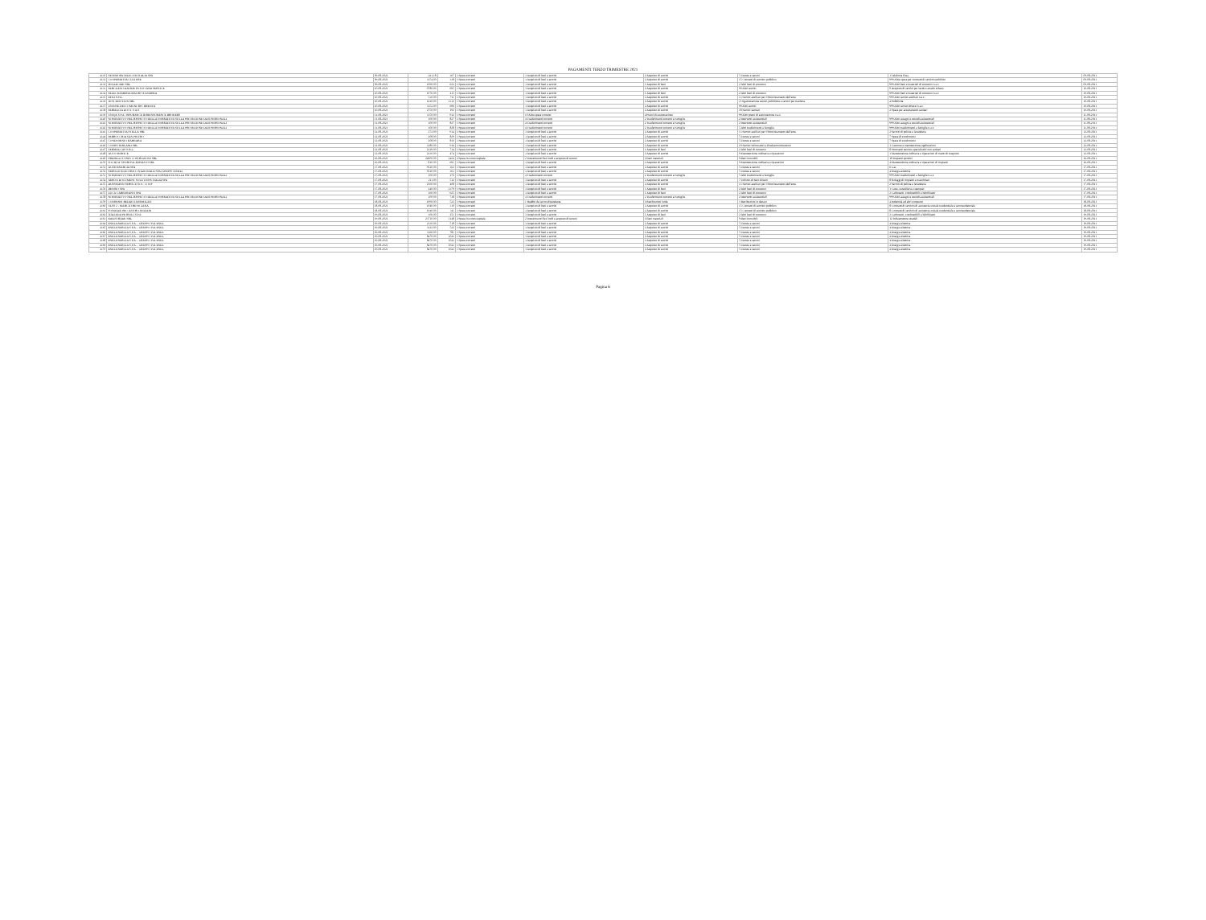PAGAMENTI TERZO TRIMESTRE 2021
| 4130 | SETEMOPA TELECOM ITALIA SPA | 09-08-2021 | 411,18 | 367 | 1 Spese correnti | 3 Acquisto di beni e servizi | 2 Acquisto di servizi | 5 Utenze e canoni | 1 Telefonia fissa | 09-08-2021 |
| 4131 | COOPERATIVA CULTURE | 09-08-2021 | 1154,00 | 338 | 1 Spese correnti | 3 Acquisto di beni e servizi | 2 Acquisto di servizi | 15 Contratti di servizio pubblico | 999 Altre spese per contratti di servizio pubblico | 09-08-2021 |
| 4132 | BOLLEGIDE SRL | 09-08-2021 | 1090,00 | 623 | 1 Spese correnti | 3 Acquisto di beni e servizi | 1 Acquisto di beni | 2 Altri beni di consumo | 999 Altri beni e materiali di consumo n.a.c. | 09-08-2021 |
| 4133 | FARGLANO DAVIDE PUNTO AND SERVICE | 10-08-2021 | 9780,00 | 695 | 1 Spese correnti | 3 Acquisto di beni e servizi | 2 Acquisto di servizi | 99 Altri servizi | 9 Acquisto di servizi per verde e arredo urbano | 10-08-2021 |
| 4134 | FALEGNAMERIA MAURO E ANDREA | 10-08-2021 | 1076,00 | 415 | 1 Spese correnti | 3 Acquisto di beni e servizi | 1 Acquisto di beni | 2 Altri beni di consumo | 999 Altri beni e materiali di consumo n.a.c. | 10-08-2021 |
| 4135 | MOD S.P.A. | 10-08-2021 | 530,00 | 711 | 1 Spese correnti | 3 Acquisto di beni e servizi | 2 Acquisto di servizi | 13 Servizi ausiliari per il funzionamento dell'ente | 999 Altri servizi ausiliari n.a.c. | 10-08-2021 |
| 4136 | JUST EMOTION SRL | 10-08-2021 | 1410,00 | 1312 | 1 Spese correnti | 3 Acquisto di beni e servizi | 2 Acquisto di servizi | 2 Organizzazione eventi, pubblicità e servizi per trasferta | 4 Pubblicità | 10-08-2021 |
| 4137 | UNIONE DEI COMUNI RIV. BRENTA | 10-08-2021 | 1152,00 | 696 | 1 Spese correnti | 3 Acquisto di beni e servizi | 2 Acquisto di servizi | 99 Altri servizi | 999 Altri servizi diversi n.a.c. | 10-08-2021 |
| 4138 | FARMACIA DOTT. S.A.S. | 10-08-2021 | 2750,00 | 192 | 1 Spese correnti | 3 Acquisto di beni e servizi | 2 Acquisto di servizi | 18 Servizi sanitari | 2 Spese per accertamenti sanitari | 10-08-2021 |
| 4139 | UNIQA S.P.A. INSURANCE & REINSURANCE BROKERS | 11-08-2021 | 1150,00 | 912 | 1 Spese correnti | 10 Altre spese correnti | 4 Premi di assicurazione | 99 Altri premi di assicurazione n.a.c. | | 11-08-2021 |
| 4140 | NOMINATIVO NEL RISPETTO DELLA NORMATIVA SULLA PROTEZIONE DATI PERSONALI | 11-08-2021 | 100,00 | 827 | 1 Spese correnti | 4 Trasferimenti correnti | 2 Trasferimenti correnti a Famiglie | 2 Interventi assistenziali | 999 Altri assegni e sussidi assistenziali | 11-08-2021 |
| 4141 | NOMINATIVO NEL RISPETTO DELLA NORMATIVA SULLA PROTEZIONE DATI PERSONALI | 11-08-2021 | 100,00 | 827 | 1 Spese correnti | 4 Trasferimenti correnti | 2 Trasferimenti correnti a Famiglie | 2 Interventi assistenziali | 999 Altri assegni e sussidi assistenziali | 11-08-2021 |
| 4142 | NOMINATIVO NEL RISPETTO DELLA NORMATIVA SULLA PROTEZIONE DATI PERSONALI | 11-08-2021 | 100,00 | 828 | 1 Spese correnti | 4 Trasferimenti correnti | 2 Trasferimenti correnti a Famiglie | 5 Altri trasferimenti a famiglie | 999 Altri trasferimenti a famiglie n.a.c. | 11-08-2021 |
| 4143 | COOPERATIVA STELLA SRL | 12-08-2021 | 272,00 | 914 | 1 Spese correnti | 3 Acquisto di beni e servizi | 2 Acquisto di servizi | 13 Servizi ausiliari per il funzionamento dell'ente | 2 Servizi di pulizia e lavanderia | 12-08-2021 |
| 4144 | PARROCCHIA SAN PIETRO | 12-08-2021 | 208,00 | 829 | 1 Spese correnti | 3 Acquisto di beni e servizi | 2 Acquisto di servizi | 5 Utenze e canoni | 7 Spese di condominio | 12-08-2021 |
| 4145 | CONDOMINIO BARBARA | 12-08-2021 | 208,00 | 830 | 1 Spese correnti | 3 Acquisto di beni e servizi | 2 Acquisto di servizi | 5 Utenze e canoni | 7 Spese di condominio | 12-08-2021 |
| 4146 | COMPUTERLAND SRL | 12-08-2021 | 1180,00 | 916 | 1 Spese correnti | 3 Acquisto di beni e servizi | 2 Acquisto di servizi | 19 Servizi informatici e di telecomunicazioni | 1 Gestione e manutenzione applicazioni | 12-08-2021 |
| 4147 | TERMALGAS S.R.L. | 12-08-2021 | 2329,00 | 714 | 1 Spese correnti | 3 Acquisto di beni e servizi | 1 Acquisto di beni | 2 Altri beni di consumo | 8 Strumenti tecnico-specialistici non sanitari | 12-08-2021 |
| 4148 | AUTO SERVICE | 12-08-2021 | 2130,00 | 474 | 1 Spese correnti | 3 Acquisto di beni e servizi | 2 Acquisto di servizi | 9 Manutenzione ordinaria e riparazioni | 1 Manutenzione ordinaria e riparazioni di mezzi di trasporto | 12-08-2021 |
| 4149 | FRATELLI TONIN COSTRUZIONI SRL | 16-08-2021 | 24000,00 | 1424 | 2 Spese in conto capitale | 2 Investimenti fissi lordi e acquisto di terreni | 1 Beni materiali | 9 Beni immobili | 18 Impianti sportivi | 16-08-2021 |
| 4150 | SOCIETA' SPORTIVA IMPIANTI SRL | 16-08-2021 | 810,00 | 691 | 1 Spese correnti | 3 Acquisto di beni e servizi | 2 Acquisto di servizi | 9 Manutenzione ordinaria e riparazioni | 4 Manutenzione ordinaria e riparazioni di impianti | 16-08-2021 |
| 4151 | AGSM ENERGIA SPA | 17-08-2021 | 9520,00 | 362 | 1 Spese correnti | 3 Acquisto di beni e servizi | 2 Acquisto di servizi | 5 Utenze e canoni | 6 Gas | 17-08-2021 |
| 4152 | SERVIZIO ELETTRICO NAZIONALE SPA (GRUPPO ENEL) | 17-08-2021 | 9520,00 | 363 | 1 Spese correnti | 3 Acquisto di beni e servizi | 2 Acquisto di servizi | 5 Utenze e canoni | 4 Energia elettrica | 17-08-2021 |
| 4153 | NOMINATIVO NEL RISPETTO DELLA NORMATIVA SULLA PROTEZIONE DATI PERSONALI | 17-08-2021 | 100,00 | 276 | 1 Spese correnti | 4 Trasferimenti correnti | 2 Trasferimenti correnti a Famiglie | 5 Altri trasferimenti a famiglie | 999 Altri trasferimenti a famiglie n.a.c. | 17-08-2021 |
| 4154 | XEROX DOCUMENT SOLUTIONS ITALIA SPA | 17-08-2021 | 211,00 | 512 | 1 Spese correnti | 3 Acquisto di beni e servizi | 2 Acquisto di servizi | 7 Utilizzo di beni di terzi | 8 Noleggi di impianti e macchinari | 17-08-2021 |
| 4155 | DUSSMANN SERVICE SOC. COOP | 17-08-2021 | 2560,00 | 408 | 1 Spese correnti | 3 Acquisto di beni e servizi | 2 Acquisto di servizi | 13 Servizi ausiliari per il funzionamento dell'ente | 2 Servizi di pulizia e lavanderia | 17-08-2021 |
| 4156 | BENINO SPA | 17-08-2021 | 240,00 | 1379 | 1 Spese correnti | 3 Acquisto di beni e servizi | 1 Acquisto di beni | 2 Altri beni di consumo | 1 Carta, cancelleria e stampati | 17-08-2021 |
| 4157 | LUCA CARBURANTI SPA | 17-08-2021 | 160,00 | 625 | 1 Spese correnti | 3 Acquisto di beni e servizi | 1 Acquisto di beni | 2 Altri beni di consumo | 2 Carburanti, combustibili e lubrificanti | 17-08-2021 |
| 4158 | NOMINATIVO NEL RISPETTO DELLA NORMATIVA SULLA PROTEZIONE DATI PERSONALI | 17-08-2021 | 100,00 | 718 | 1 Spese correnti | 4 Trasferimenti correnti | 2 Trasferimenti correnti a Famiglie | 2 Interventi assistenziali | 999 Altri assegni e sussidi assistenziali | 17-08-2021 |
| 4159 | COMPENSI REDDITI ASSIMILATI | 18-08-2021 | 1090,00 | 522 | 1 Spese correnti | 1 Redditi da lavoro dipendente | 1 Retribuzioni lorde | 1 Retribuzioni in denaro | 4 Indennità ed altri compensi | 18-08-2021 |
| 4160 | ULSS 2 - MARCA TREVIGIANA | 18-08-2021 | 1040,00 | 310 | 1 Spese correnti | 3 Acquisto di beni e servizi | 2 Acquisto di servizi | 15 Contratti di servizio pubblico | 8 Contratti di servizio di assistenza sociale residenziale e semiresidenziale | 18-08-2021 |
| 4161 | FONDAZIONE CENTRO ANZIANI | 18-08-2021 | 1040,00 | 311 | 1 Spese correnti | 3 Acquisto di beni e servizi | 2 Acquisto di servizi | 15 Contratti di servizio pubblico | 8 Contratti di servizio di assistenza sociale residenziale e semiresidenziale | 18-08-2021 |
| 4162 | ITALIANA PETROLI S.P.A. | 19-08-2021 | 306,00 | 251 | 1 Spese correnti | 3 Acquisto di beni e servizi | 1 Acquisto di beni | 2 Altri beni di consumo | 2 Carburanti, combustibili e lubrificanti | 19-08-2021 |
| 4163 | EDILSTRADE SRL | 19-08-2021 | 23710,00 | 1148 | 2 Spese in conto capitale | 2 Investimenti fissi lordi e acquisto di terreni | 1 Beni materiali | 9 Beni immobili | 12 Infrastrutture stradali | 19-08-2021 |
| 4164 | ENEL ENERGIA S.P.A. - GRUPPO IVA ENEL | 19-08-2021 | 2130,00 | 518 | 1 Spese correnti | 3 Acquisto di beni e servizi | 2 Acquisto di servizi | 5 Utenze e canoni | 4 Energia elettrica | 19-08-2021 |
| 4165 | ENEL ENERGIA S.P.A. - GRUPPO IVA ENEL | 19-08-2021 | 3122,00 | 522 | 1 Spese correnti | 3 Acquisto di beni e servizi | 2 Acquisto di servizi | 5 Utenze e canoni | 4 Energia elettrica | 19-08-2021 |
| 4166 | ENEL ENERGIA S.P.A. - GRUPPO IVA ENEL | 19-08-2021 | 1160,00 | 781 | 1 Spese correnti | 3 Acquisto di beni e servizi | 2 Acquisto di servizi | 5 Utenze e canoni | 4 Energia elettrica | 19-08-2021 |
| 4167 | ENEL ENERGIA S.P.A. - GRUPPO IVA ENEL | 19-08-2021 | 8470,00 | 1043 | 1 Spese correnti | 3 Acquisto di beni e servizi | 2 Acquisto di servizi | 5 Utenze e canoni | 4 Energia elettrica | 19-08-2021 |
| 4168 | ENEL ENERGIA S.P.A. - GRUPPO IVA ENEL | 19-08-2021 | 8470,00 | 1043 | 1 Spese correnti | 3 Acquisto di beni e servizi | 2 Acquisto di servizi | 5 Utenze e canoni | 4 Energia elettrica | 19-08-2021 |
| 4169 | ENEL ENERGIA S.P.A. - GRUPPO IVA ENEL | 19-08-2021 | 8470,00 | 1043 | 1 Spese correnti | 3 Acquisto di beni e servizi | 2 Acquisto di servizi | 5 Utenze e canoni | 4 Energia elettrica | 19-08-2021 |
| 4170 | ENEL ENERGIA S.P.A. - GRUPPO IVA ENEL | 19-08-2021 | 8470,00 | 1043 | 1 Spese correnti | 3 Acquisto di beni e servizi | 2 Acquisto di servizi | 5 Utenze e canoni | 4 Energia elettrica | 19-08-2021 |
Pagina 6